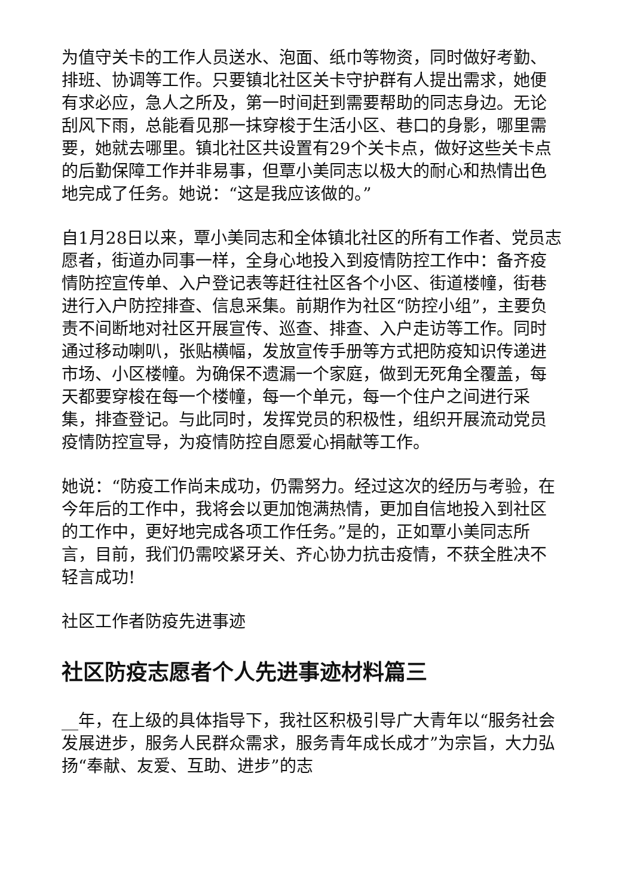为值守关卡的工作人员送水、泡面、纸巾等物资，同时做好考勤、排班、协调等工作。只要镇北社区关卡守护群有人提出需求，她便有求必应，急人之所及，第一时间赶到需要帮助的同志身边。无论刮风下雨，总能看见那一抹穿梭于生活小区、巷口的身影，哪里需要，她就去哪里。镇北社区共设置有29个关卡点，做好这些关卡点的后勤保障工作并非易事，但覃小美同志以极大的耐心和热情出色地完成了任务。她说：“这是我应该做的。”
自1月28日以来，覃小美同志和全体镇北社区的所有工作者、党员志愿者，街道办同事一样，全身心地投入到疫情防控工作中：备齐疫情防控宣传单、入户登记表等赶往社区各个小区、街道楼幢，街巷进行入户防控排查、信息采集。前期作为社区“防控小组”，主要负责不间断地对社区开展宣传、巡查、排查、入户走访等工作。同时通过移动喇叭，张贴横幅，发放宣传手册等方式把防疫知识传递进市场、小区楼幢。为确保不遗漏一个家庭，做到无死角全覆盖，每天都要穿梭在每一个楼幢，每一个单元，每一个住户之间进行采集，排查登记。与此同时，发挥党员的积极性，组织开展流动党员疫情防控宣导，为疫情防控自愿爱心捐献等工作。
她说：“防疫工作尚未成功，仍需努力。经过这次的经历与考验，在今年后的工作中，我将会以更加饱满热情，更加自信地投入到社区的工作中，更好地完成各项工作任务。”是的，正如覃小美同志所言，目前，我们仍需咬紧牙关、齐心协力抗击疫情，不获全胜决不轻言成功!
社区工作者防疫先进事迹
社区防疫志愿者个人先进事迹材料篇三
__年，在上级的具体指导下，我社区积极引导广大青年以“服务社会发展进步，服务人民群众需求，服务青年成长成才”为宗旨，大力弘扬“奉献、友爱、互助、进步”的志